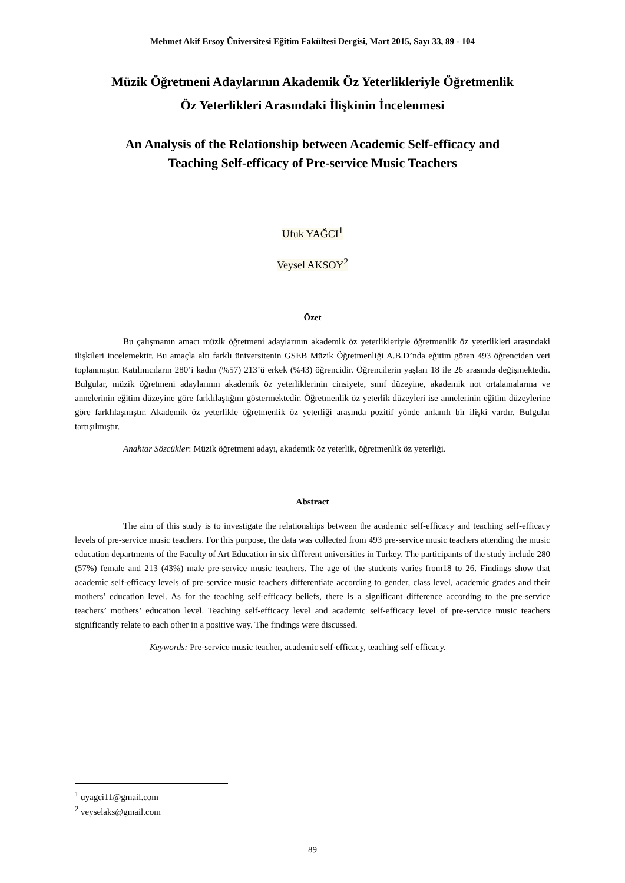Mehmet Akif Ersoy Üniversitesi Eğitim Fakültesi Dergisi, Mart 2015, Sayı 33, 89 - 104
Müzik Öğretmeni Adaylarının Akademik Öz Yeterlikleriyle Öğretmenlik
Öz Yeterlikleri Arasındaki İlişkinin İncelenmesi
An Analysis of the Relationship between Academic Self-efficacy and
Teaching Self-efficacy of Pre-service Music Teachers
Ufuk YAĞCI<sup>1</sup>
Veysel AKSOY<sup>2</sup>
Özet
Bu çalışmanın amacı müzik öğretmeni adaylarının akademik öz yeterlikleriyle öğretmenlik öz yeterlikleri arasındaki ilişkileri incelemektir. Bu amaçla altı farklı üniversitenin GSEB Müzik Öğretmenliği A.B.D’nda eğitim gören 493 öğrenciden veri toplanmıştır. Katılımcıların 280’i kadın (%57) 213’ü erkek (%43) öğrencidir. Öğrencilerin yaşları 18 ile 26 arasında değişmektedir. Bulgular, müzik öğretmeni adaylarının akademik öz yeterliklerinin cinsiyete, sınıf düzeyine, akademik not ortalamalarına ve annelerinin eğitim düzeyine göre farklılaştığını göstermektedir. Öğretmenlik öz yeterlik düzeyleri ise annelerinin eğitim düzeylerine göre farklılaşmıştır. Akademik öz yeterlikle öğretmenlik öz yeterliği arasında pozitif yönde anlamlı bir ilişki vardır. Bulgular tartışılmıştır.
Anahtar Sözcükler: Müzik öğretmeni adayı, akademik öz yeterlik, öğretmenlik öz yeterliği.
Abstract
The aim of this study is to investigate the relationships between the academic self-efficacy and teaching self-efficacy levels of pre-service music teachers. For this purpose, the data was collected from 493 pre-service music teachers attending the music education departments of the Faculty of Art Education in six different universities in Turkey. The participants of the study include 280 (57%) female and 213 (43%) male pre-service music teachers. The age of the students varies from18 to 26. Findings show that academic self-efficacy levels of pre-service music teachers differentiate according to gender, class level, academic grades and their mothers’ education level. As for the teaching self-efficacy beliefs, there is a significant difference according to the pre-service teachers’ mothers’ education level. Teaching self-efficacy level and academic self-efficacy level of pre-service music teachers significantly relate to each other in a positive way. The findings were discussed.
Keywords: Pre-service music teacher, academic self-efficacy, teaching self-efficacy.
<sup>1</sup> uyagci11@gmail.com
<sup>2</sup> veyselaks@gmail.com
89